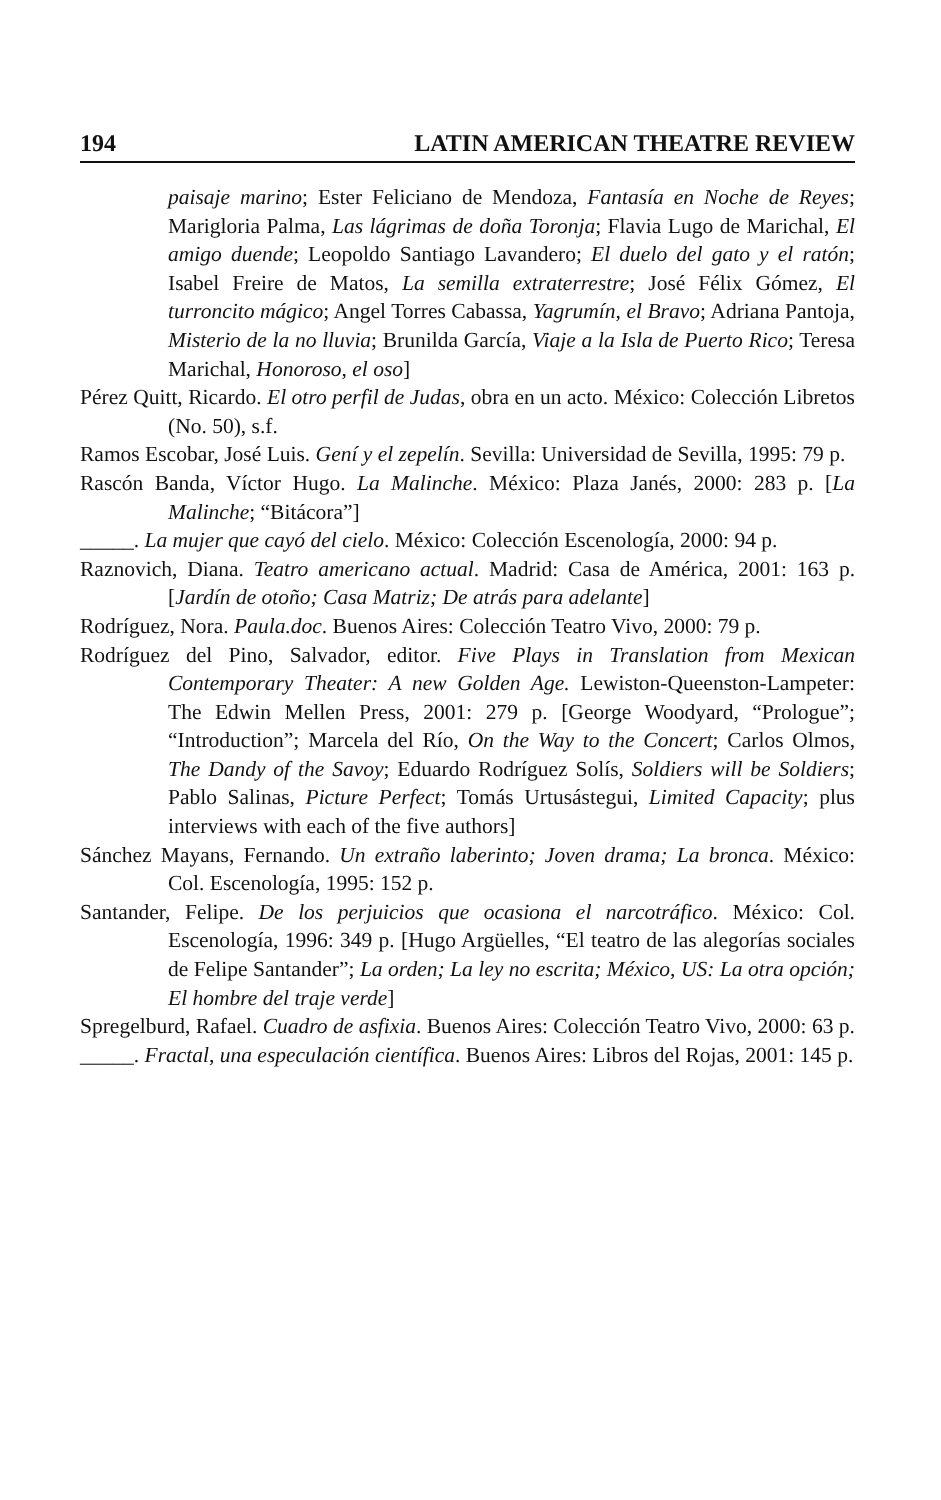194 LATIN AMERICAN THEATRE REVIEW
paisaje marino; Ester Feliciano de Mendoza, Fantasía en Noche de Reyes; Marigloria Palma, Las lágrimas de doña Toronja; Flavia Lugo de Marichal, El amigo duende; Leopoldo Santiago Lavandero; El duelo del gato y el ratón; Isabel Freire de Matos, La semilla extraterrestre; José Félix Gómez, El turroncito mágico; Angel Torres Cabassa, Yagrumín, el Bravo; Adriana Pantoja, Misterio de la no lluvia; Brunilda García, Viaje a la Isla de Puerto Rico; Teresa Marichal, Honoroso, el oso]
Pérez Quitt, Ricardo. El otro perfil de Judas, obra en un acto. México: Colección Libretos (No. 50), s.f.
Ramos Escobar, José Luis. Gení y el zepelín. Sevilla: Universidad de Sevilla, 1995: 79 p.
Rascón Banda, Víctor Hugo. La Malinche. México: Plaza Janés, 2000: 283 p. [La Malinche; “Bitácora”]
_____. La mujer que cayó del cielo. México: Colección Escenología, 2000: 94 p.
Raznovich, Diana. Teatro americano actual. Madrid: Casa de América, 2001: 163 p. [Jardín de otoño; Casa Matriz; De atrás para adelante]
Rodríguez, Nora. Paula.doc. Buenos Aires: Colección Teatro Vivo, 2000: 79 p.
Rodríguez del Pino, Salvador, editor. Five Plays in Translation from Mexican Contemporary Theater: A new Golden Age. Lewiston-Queenston-Lampeter: The Edwin Mellen Press, 2001: 279 p. [George Woodyard, “Prologue”; “Introduction”; Marcela del Río, On the Way to the Concert; Carlos Olmos, The Dandy of the Savoy; Eduardo Rodríguez Solís, Soldiers will be Soldiers; Pablo Salinas, Picture Perfect; Tomás Urtusástegui, Limited Capacity; plus interviews with each of the five authors]
Sánchez Mayans, Fernando. Un extraño laberinto; Joven drama; La bronca. México: Col. Escenología, 1995: 152 p.
Santander, Felipe. De los perjuicios que ocasiona el narcotráfico. México: Col. Escenología, 1996: 349 p. [Hugo Argüelles, “El teatro de las alegorías sociales de Felipe Santander”; La orden; La ley no escrita; México, US: La otra opción; El hombre del traje verde]
Spregelburd, Rafael. Cuadro de asfixia. Buenos Aires: Colección Teatro Vivo, 2000: 63 p.
_____. Fractal, una especulación científica. Buenos Aires: Libros del Rojas, 2001: 145 p.